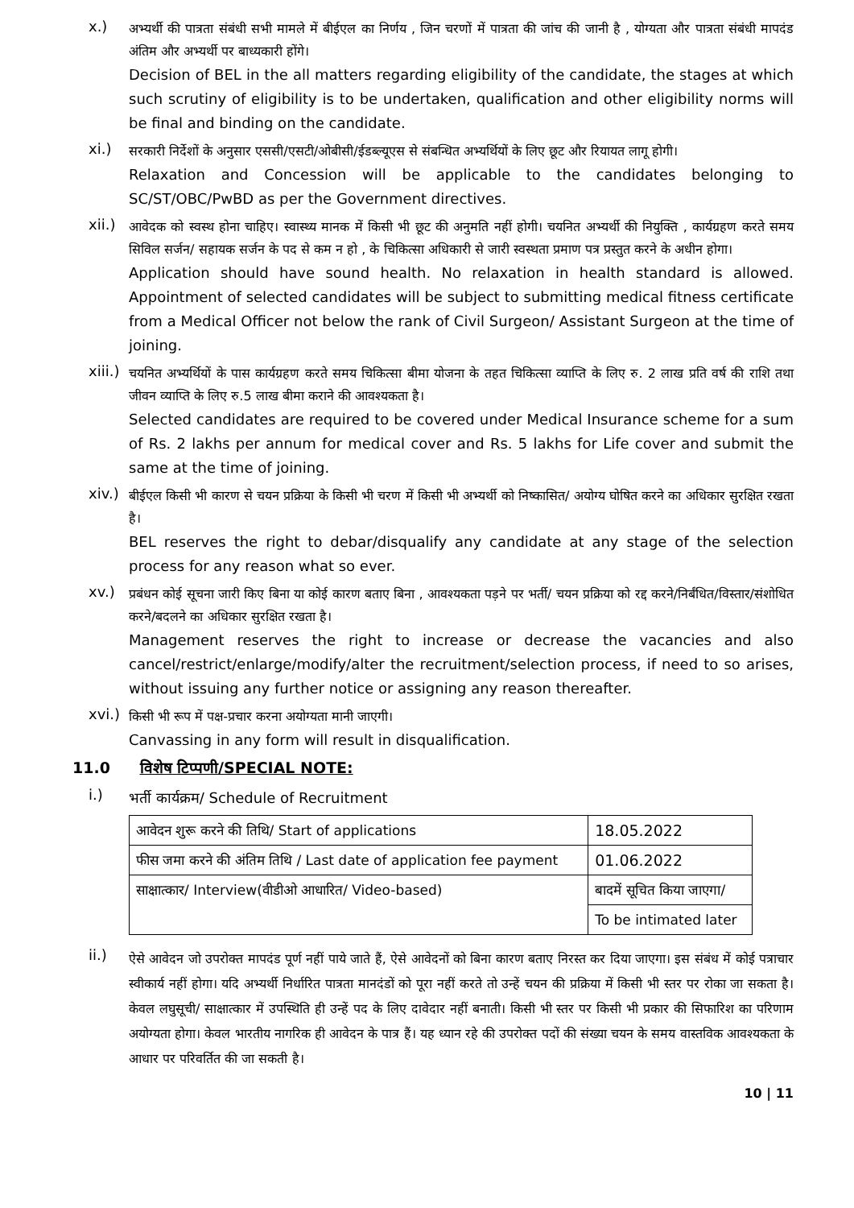x.)
अभ्यर्थी की पात्रता संबंधी सभी मामले में बीईएल का निर्णय , जिन चरणों में पात्रता की जांच की जानी है , योग्यता और पात्रता संबंधी मापदंड अंतिम और अभ्यर्थी पर बाध्यकारी होंगे।
Decision of BEL in the all matters regarding eligibility of the candidate, the stages at which such scrutiny of eligibility is to be undertaken, qualification and other eligibility norms will be final and binding on the candidate.
xi.)
सरकारी निर्देशों के अनुसार एससी/एसटी/ओबीसी/ईडब्ल्यूएस से संबन्धित अभ्यर्थियों के लिए छूट और रियायत लागू होगी।
Relaxation and Concession will be applicable to the candidates belonging to SC/ST/OBC/PwBD as per the Government directives.
xii.)
आवेदक को स्वस्थ होना चाहिए। स्वास्थ्य मानक में किसी भी छूट की अनुमति नहीं होगी। चयनित अभ्यर्थी की नियुक्ति , कार्यग्रहण करते समय सिविल सर्जन/ सहायक सर्जन के पद से कम न हो , के चिकित्सा अधिकारी से जारी स्वस्थता प्रमाण पत्र प्रस्तुत करने के अधीन होगा।
Application should have sound health. No relaxation in health standard is allowed. Appointment of selected candidates will be subject to submitting medical fitness certificate from a Medical Officer not below the rank of Civil Surgeon/ Assistant Surgeon at the time of joining.
xiii.)
चयनित अभ्यर्थियों के पास कार्यग्रहण करते समय चिकित्सा बीमा योजना के तहत चिकित्सा व्याप्ति के लिए रु. 2 लाख प्रति वर्ष की राशि तथा जीवन व्याप्ति के लिए रु.5 लाख बीमा कराने की आवश्यकता है।
Selected candidates are required to be covered under Medical Insurance scheme for a sum of Rs. 2 lakhs per annum for medical cover and Rs. 5 lakhs for Life cover and submit the same at the time of joining.
xiv.)
बीईएल किसी भी कारण से चयन प्रक्रिया के किसी भी चरण में किसी भी अभ्यर्थी को निष्कासित/ अयोग्य घोषित करने का अधिकार सुरक्षित रखता है।
BEL reserves the right to debar/disqualify any candidate at any stage of the selection process for any reason what so ever.
xv.)
प्रबंधन कोई सूचना जारी किए बिना या कोई कारण बताए बिना , आवश्यकता पड़ने पर भर्ती/ चयन प्रक्रिया को रद्द करने/निर्बंधित/विस्तार/संशोधित करने/बदलने का अधिकार सुरक्षित रखता है।
Management reserves the right to increase or decrease the vacancies and also cancel/restrict/enlarge/modify/alter the recruitment/selection process, if need to so arises, without issuing any further notice or assigning any reason thereafter.
xvi.)
किसी भी रूप में पक्ष-प्रचार करना अयोग्यता मानी जाएगी।
Canvassing in any form will result in disqualification.
11.0 विशेष टिप्पणी/SPECIAL NOTE:
i.)
भर्ती कार्यक्रम/ Schedule of Recruitment
| आवेदन शुरू करने की तिथि/ Start of applications | 18.05.2022 |
| फीस जमा करने की अंतिम तिथि / Last date of application fee payment | 01.06.2022 |
| साक्षात्कार/ Interview(वीडीओ आधारित/ Video-based) | बादमें सूचित किया जाएगा/ |
| | To be intimated later |
ii.)
ऐसे आवेदन जो उपरोक्त मापदंड पूर्ण नहीं पाये जाते हैं, ऐसे आवेदनों को बिना कारण बताए निरस्त कर दिया जाएगा। इस संबंध में कोई पत्राचार स्वीकार्य नहीं होगा। यदि अभ्यर्थी निर्धारित पात्रता मानदंडों को पूरा नहीं करते तो उन्हें चयन की प्रक्रिया में किसी भी स्तर पर रोका जा सकता है। केवल लघुसूची/ साक्षात्कार में उपस्थिति ही उन्हें पद के लिए दावेदार नहीं बनाती। किसी भी स्तर पर किसी भी प्रकार की सिफारिश का परिणाम अयोग्यता होगा। केवल भारतीय नागरिक ही आवेदन के पात्र हैं। यह ध्यान रहे की उपरोक्त पदों की संख्या चयन के समय वास्तविक आवश्यकता के आधार पर परिवर्तित की जा सकती है।
10 | 11